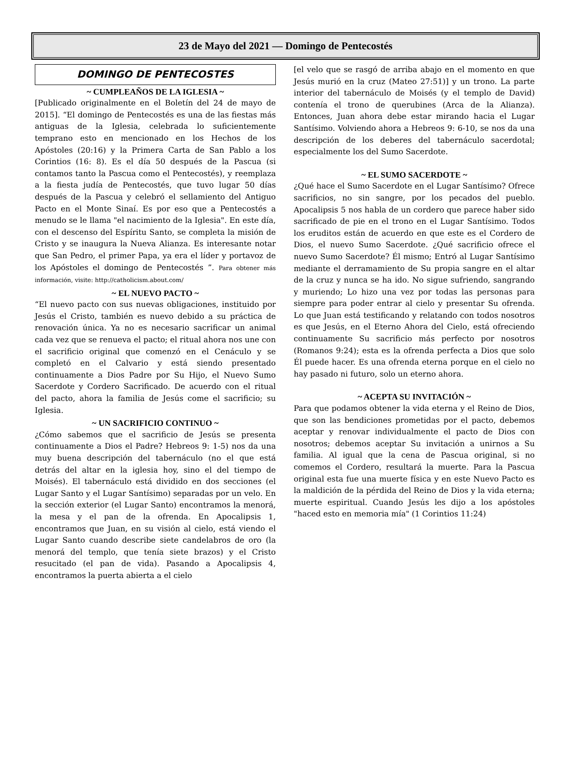23 de Mayo del 2021 — Domingo de Pentecostés
DOMINGO DE PENTECOSTES
~ CUMPLEAÑOS DE LA IGLESIA ~
[Publicado originalmente en el Boletín del 24 de mayo de 2015]. “El domingo de Pentecostés es una de las fiestas más antiguas de la Iglesia, celebrada lo suficientemente temprano esto en mencionado en los Hechos de los Apóstoles (20:16) y la Primera Carta de San Pablo a los Corintios (16: 8). Es el día 50 después de la Pascua (si contamos tanto la Pascua como el Pentecostés), y reemplaza a la fiesta judía de Pentecostés, que tuvo lugar 50 días después de la Pascua y celebró el sellamiento del Antiguo Pacto en el Monte Sinaí. Es por eso que a Pentecostés a menudo se le llama "el nacimiento de la Iglesia". En este día, con el descenso del Espíritu Santo, se completa la misión de Cristo y se inaugura la Nueva Alianza. Es interesante notar que San Pedro, el primer Papa, ya era el líder y portavoz de los Apóstoles el domingo de Pentecostés ”. Para obtener más información, visite: http://catholicism.about.com/
~ EL NUEVO PACTO ~
“El nuevo pacto con sus nuevas obligaciones, instituido por Jesús el Cristo, también es nuevo debido a su práctica de renovación única. Ya no es necesario sacrificar un animal cada vez que se renueva el pacto; el ritual ahora nos une con el sacrificio original que comenzó en el Cenáculo y se completó en el Calvario y está siendo presentado continuamente a Dios Padre por Su Hijo, el Nuevo Sumo Sacerdote y Cordero Sacrificado. De acuerdo con el ritual del pacto, ahora la familia de Jesús come el sacrificio; su Iglesia.
~ UN SACRIFICIO CONTINUO ~
¿Cómo sabemos que el sacrificio de Jesús se presenta continuamente a Dios el Padre? Hebreos 9: 1-5) nos da una muy buena descripción del tabernáculo (no el que está detrás del altar en la iglesia hoy, sino el del tiempo de Moisés). El tabernáculo está dividido en dos secciones (el Lugar Santo y el Lugar Santísimo) separadas por un velo. En la sección exterior (el Lugar Santo) encontramos la menorá, la mesa y el pan de la ofrenda. En Apocalipsis 1, encontramos que Juan, en su visión al cielo, está viendo el Lugar Santo cuando describe siete candelabros de oro (la menorá del templo, que tenía siete brazos) y el Cristo resucitado (el pan de vida). Pasando a Apocalipsis 4, encontramos la puerta abierta a el cielo
[el velo que se rasgó de arriba abajo en el momento en que Jesús murió en la cruz (Mateo 27:51)] y un trono. La parte interior del tabernáculo de Moisés (y el templo de David) contenía el trono de querubines (Arca de la Alianza). Entonces, Juan ahora debe estar mirando hacia el Lugar Santísimo. Volviendo ahora a Hebreos 9: 6-10, se nos da una descripción de los deberes del tabernáculo sacerdotal; especialmente los del Sumo Sacerdote.
~ EL SUMO SACERDOTE ~
¿Qué hace el Sumo Sacerdote en el Lugar Santísimo? Ofrece sacrificios, no sin sangre, por los pecados del pueblo. Apocalipsis 5 nos habla de un cordero que parece haber sido sacrificado de pie en el trono en el Lugar Santísimo. Todos los eruditos están de acuerdo en que este es el Cordero de Dios, el nuevo Sumo Sacerdote. ¿Qué sacrificio ofrece el nuevo Sumo Sacerdote? Él mismo; Entró al Lugar Santísimo mediante el derramamiento de Su propia sangre en el altar de la cruz y nunca se ha ido. No sigue sufriendo, sangrando y muriendo; Lo hizo una vez por todas las personas para siempre para poder entrar al cielo y presentar Su ofrenda. Lo que Juan está testificando y relatando con todos nosotros es que Jesús, en el Eterno Ahora del Cielo, está ofreciendo continuamente Su sacrificio más perfecto por nosotros (Romanos 9:24); esta es la ofrenda perfecta a Dios que solo Él puede hacer. Es una ofrenda eterna porque en el cielo no hay pasado ni futuro, solo un eterno ahora.
~ ACEPTA SU INVITACIÓN ~
Para que podamos obtener la vida eterna y el Reino de Dios, que son las bendiciones prometidas por el pacto, debemos aceptar y renovar individualmente el pacto de Dios con nosotros; debemos aceptar Su invitación a unirnos a Su familia. Al igual que la cena de Pascua original, si no comemos el Cordero, resultará la muerte. Para la Pascua original esta fue una muerte física y en este Nuevo Pacto es la maldición de la pérdida del Reino de Dios y la vida eterna; muerte espiritual. Cuando Jesús les dijo a los apóstoles "haced esto en memoria mía" (1 Corintios 11:24)